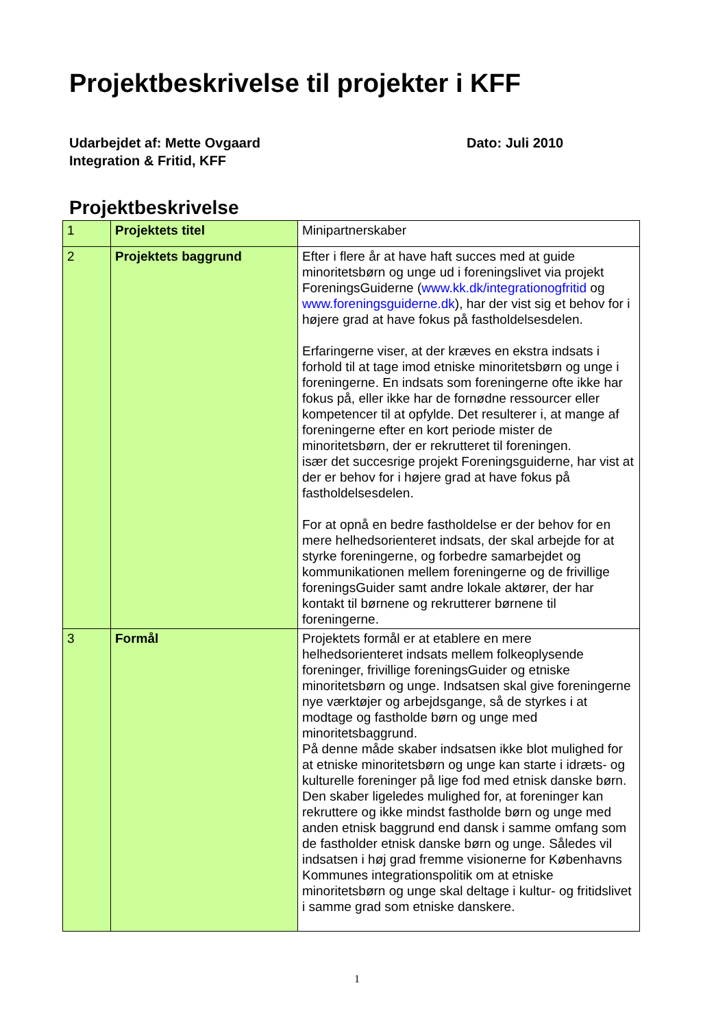Projektbeskrivelse til projekter i KFF
Udarbejdet af: Mette Ovgaard
Integration & Fritid, KFF
Dato: Juli 2010
Projektbeskrivelse
| 1 | Projektets titel | Minipartnerskaber |
| 2 | Projektets baggrund | Efter i flere år at have haft succes med at guide minoritetsbørn og unge ud i foreningslivet via projekt ForeningsGuiderne ( www.kk.dk/integrationogfritid og www.foreningsguiderne.dk ), har der vist sig et behov for i højere grad at have fokus på fastholdelsesdelen. Erfaringerne viser, at der kræves en ekstra indsats i forhold til at tage imod etniske minoritetsbørn og unge i foreningerne. En indsats som foreningerne ofte ikke har fokus på, eller ikke har de fornødne ressourcer eller kompetencer til at opfylde. Det resulterer i, at mange af foreningerne efter en kort periode mister de minoritetsbørn, der er rekrutteret til foreningen. især det succesrige projekt Foreningsguiderne, har vist at der er behov for i højere grad at have fokus på fastholdelsesdelen. For at opnå en bedre fastholdelse er der behov for en mere helhedsorienteret indsats, der skal arbejde for at styrke foreningerne, og forbedre samarbejdet og kommunikationen mellem foreningerne og de frivillige foreningsGuider samt andre lokale aktører, der har kontakt til børnene og rekrutterer børnene til foreningerne. |
| 3 | Formål | Projektets formål er at etablere en mere helhedsorienteret indsats mellem folkeoplysende foreninger, frivillige foreningsGuider og etniske minoritetsbørn og unge. Indsatsen skal give foreningerne nye værktøjer og arbejdsgange, så de styrkes i at modtage og fastholde børn og unge med minoritetsbaggrund. På denne måde skaber indsatsen ikke blot mulighed for at etniske minoritetsbørn og unge kan starte i idræts- og kulturelle foreninger på lige fod med etnisk danske børn. Den skaber ligeledes mulighed for, at foreninger kan rekruttere og ikke mindst fastholde børn og unge med anden etnisk baggrund end dansk i samme omfang som de fastholder etnisk danske børn og unge. Således vil indsatsen i høj grad fremme visionerne for Københavns Kommunes integrationspolitik om at etniske minoritetsbørn og unge skal deltage i kultur- og fritidslivet i samme grad som etniske danskere. |
1